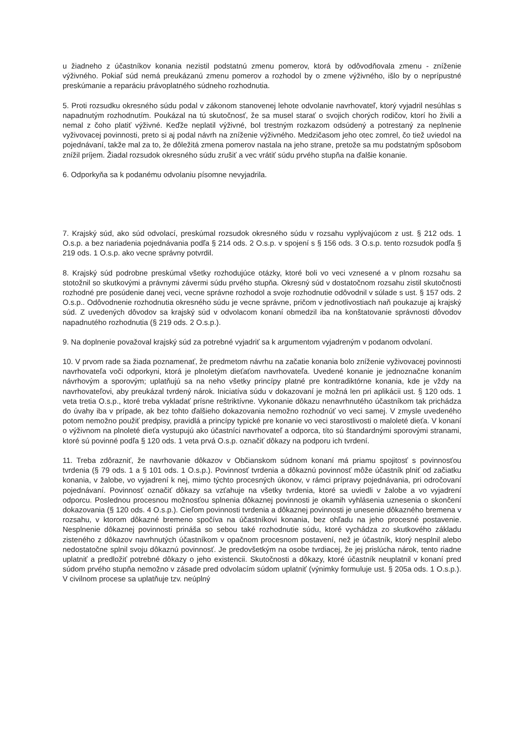u žiadneho z účastníkov konania nezistil podstatnú zmenu pomerov, ktorá by odôvodňovala zmenu - zníženie výživného. Pokiaľ súd nemá preukázanú zmenu pomerov a rozhodol by o zmene výživného, išlo by o neprípustné preskúmanie a reparáciu právoplatného súdneho rozhodnutia.
5. Proti rozsudku okresného súdu podal v zákonom stanovenej lehote odvolanie navrhovateľ, ktorý vyjadril nesúhlas s napadnutým rozhodnutím. Poukázal na tú skutočnosť, že sa musel starať o svojich chorých rodičov, ktorí ho živili a nemal z čoho platiť výživné. Keďže neplatil výživné, bol trestným rozkazom odsúdený a potrestaný za neplnenie vyživovacej povinnosti, preto si aj podal návrh na zníženie výživného. Medzičasom jeho otec zomrel, čo tiež uviedol na pojednávaní, takže mal za to, že dôležitá zmena pomerov nastala na jeho strane, pretože sa mu podstatným spôsobom znížil príjem. Žiadal rozsudok okresného súdu zrušiť a vec vrátiť súdu prvého stupňa na ďalšie konanie.
6. Odporkyňa sa k podanému odvolaniu písomne nevyjadrila.
7. Krajský súd, ako súd odvolací, preskúmal rozsudok okresného súdu v rozsahu vyplývajúcom z ust. § 212 ods. 1 O.s.p. a bez nariadenia pojednávania podľa § 214 ods. 2 O.s.p. v spojení s § 156 ods. 3 O.s.p. tento rozsudok podľa § 219 ods. 1 O.s.p. ako vecne správny potvrdil.
8. Krajský súd podrobne preskúmal všetky rozhodujúce otázky, ktoré boli vo veci vznesené a v plnom rozsahu sa stotožnil so skutkovými a právnymi závermi súdu prvého stupňa. Okresný súd v dostatočnom rozsahu zistil skutočnosti rozhodné pre posúdenie danej veci, vecne správne rozhodol a svoje rozhodnutie odôvodnil v súlade s ust. § 157 ods. 2 O.s.p.. Odôvodnenie rozhodnutia okresného súdu je vecne správne, pričom v jednotlivostiach naň poukazuje aj krajský súd. Z uvedených dôvodov sa krajský súd v odvolacom konaní obmedzil iba na konštatovanie správnosti dôvodov napadnutého rozhodnutia (§ 219 ods. 2 O.s.p.).
9. Na doplnenie považoval krajský súd za potrebné vyjadriť sa k argumentom vyjadreným v podanom odvolaní.
10. V prvom rade sa žiada poznamenať, že predmetom návrhu na začatie konania bolo zníženie vyživovacej povinnosti navrhovateľa voči odporkyni, ktorá je plnoletým dieťaťom navrhovateľa. Uvedené konanie je jednoznačne konaním návrhovým a sporovým; uplatňujú sa na neho všetky princípy platné pre kontradiktórne konania, kde je vždy na navrhovateľovi, aby preukázal tvrdený nárok. Iniciatíva súdu v dokazovaní je možná len pri aplikácii ust. § 120 ods. 1 veta tretia O.s.p., ktoré treba vykladať prísne reštriktívne. Vykonanie dôkazu nenavrhnutého účastníkom tak prichádza do úvahy iba v prípade, ak bez tohto ďalšieho dokazovania nemožno rozhodnúť vo veci samej. V zmysle uvedeného potom nemožno použiť predpisy, pravidlá a princípy typické pre konanie vo veci starostlivosti o maloleté dieťa. V konaní o výživnom na plnoleté dieťa vystupujú ako účastníci navrhovateľ a odporca, títo sú štandardnými sporovými stranami, ktoré sú povinné podľa § 120 ods. 1 veta prvá O.s.p. označiť dôkazy na podporu ich tvrdení.
11. Treba zdôrazniť, že navrhovanie dôkazov v Občianskom súdnom konaní má priamu spojitosť s povinnosťou tvrdenia (§ 79 ods. 1 a § 101 ods. 1 O.s.p.). Povinnosť tvrdenia a dôkaznú povinnosť môže účastník plniť od začiatku konania, v žalobe, vo vyjadrení k nej, mimo týchto procesných úkonov, v rámci prípravy pojednávania, pri odročovaní pojednávaní. Povinnosť označiť dôkazy sa vzťahuje na všetky tvrdenia, ktoré sa uviedli v žalobe a vo vyjadrení odporcu. Poslednou procesnou možnosťou splnenia dôkaznej povinnosti je okamih vyhlásenia uznesenia o skončení dokazovania (§ 120 ods. 4 O.s.p.). Cieľom povinnosti tvrdenia a dôkaznej povinnosti je unesenie dôkazného bremena v rozsahu, v ktorom dôkazné bremeno spočíva na účastníkovi konania, bez ohľadu na jeho procesné postavenie. Nesplnenie dôkaznej povinnosti prináša so sebou také rozhodnutie súdu, ktoré vychádza zo skutkového základu zisteného z dôkazov navrhnutých účastníkom v opačnom procesnom postavení, než je účastník, ktorý nesplnil alebo nedostatočne splnil svoju dôkaznú povinnosť. Je predovšetkým na osobe tvrdiacej, že jej prislúcha nárok, tento riadne uplatniť a predložiť potrebné dôkazy o jeho existencii. Skutočnosti a dôkazy, ktoré účastník neuplatnil v konaní pred súdom prvého stupňa nemožno v zásade pred odvolacím súdom uplatniť (výnimky formuluje ust. § 205a ods. 1 O.s.p.). V civilnom procese sa uplatňuje tzv. neúplný